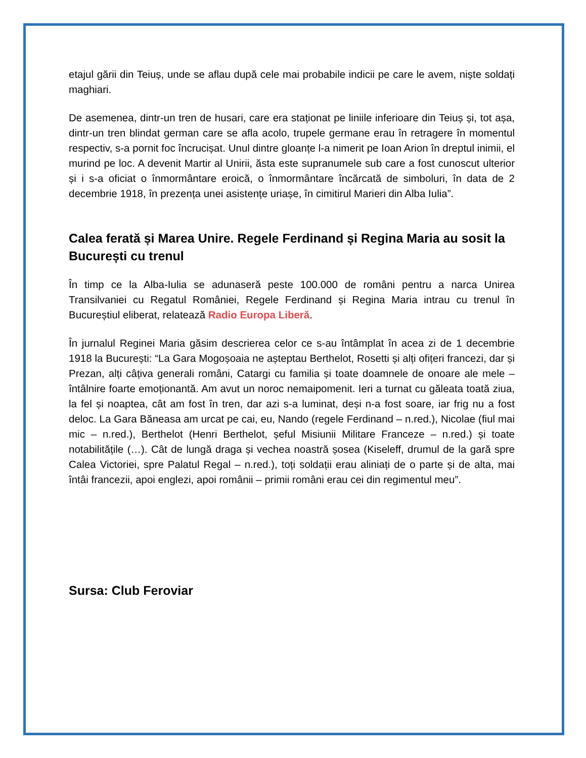etajul gării din Teiuș, unde se aflau după cele mai probabile indicii pe care le avem, niște soldați maghiari.
De asemenea, dintr-un tren de husari, care era staționat pe liniile inferioare din Teiuș și, tot așa, dintr-un tren blindat german care se afla acolo, trupele germane erau în retragere în momentul respectiv, s-a pornit foc încrucișat. Unul dintre gloanțe l-a nimerit pe Ioan Arion în dreptul inimii, el murind pe loc. A devenit Martir al Unirii, ăsta este supranumele sub care a fost cunoscut ulterior și i s-a oficiat o înmormântare eroică, o înmormântare încărcată de simboluri, în data de 2 decembrie 1918, în prezența unei asistențe uriașe, în cimitirul Marieri din Alba Iulia”.
Calea ferată și Marea Unire. Regele Ferdinand și Regina Maria au sosit la București cu trenul
În timp ce la Alba-Iulia se adunaseră peste 100.000 de români pentru a narca Unirea Transilvaniei cu Regatul României, Regele Ferdinand și Regina Maria intrau cu trenul în Bucureștiul eliberat, relatează Radio Europa Liberă.
În jurnalul Reginei Maria găsim descrierea celor ce s-au întâmplat în acea zi de 1 decembrie 1918 la București: “La Gara Mogoșoaia ne așteptau Berthelot, Rosetti și alți ofițeri francezi, dar și Prezan, alți câțiva generali români, Catargi cu familia și toate doamnele de onoare ale mele – întâlnire foarte emoționantă. Am avut un noroc nemaipomenit. Ieri a turnat cu găleata toată ziua, la fel și noaptea, cât am fost în tren, dar azi s-a luminat, deși n-a fost soare, iar frig nu a fost deloc. La Gara Băneasa am urcat pe cai, eu, Nando (regele Ferdinand – n.red.), Nicolae (fiul mai mic – n.red.), Berthelot (Henri Berthelot, șeful Misiunii Militare Franceze – n.red.) și toate notabilitățile (…). Cât de lungă draga și vechea noastră șosea (Kiseleff, drumul de la gară spre Calea Victoriei, spre Palatul Regal – n.red.), toți soldații erau aliniați de o parte și de alta, mai întâi francezii, apoi englezi, apoi românii – primii români erau cei din regimentul meu”.
Sursa: Club Feroviar